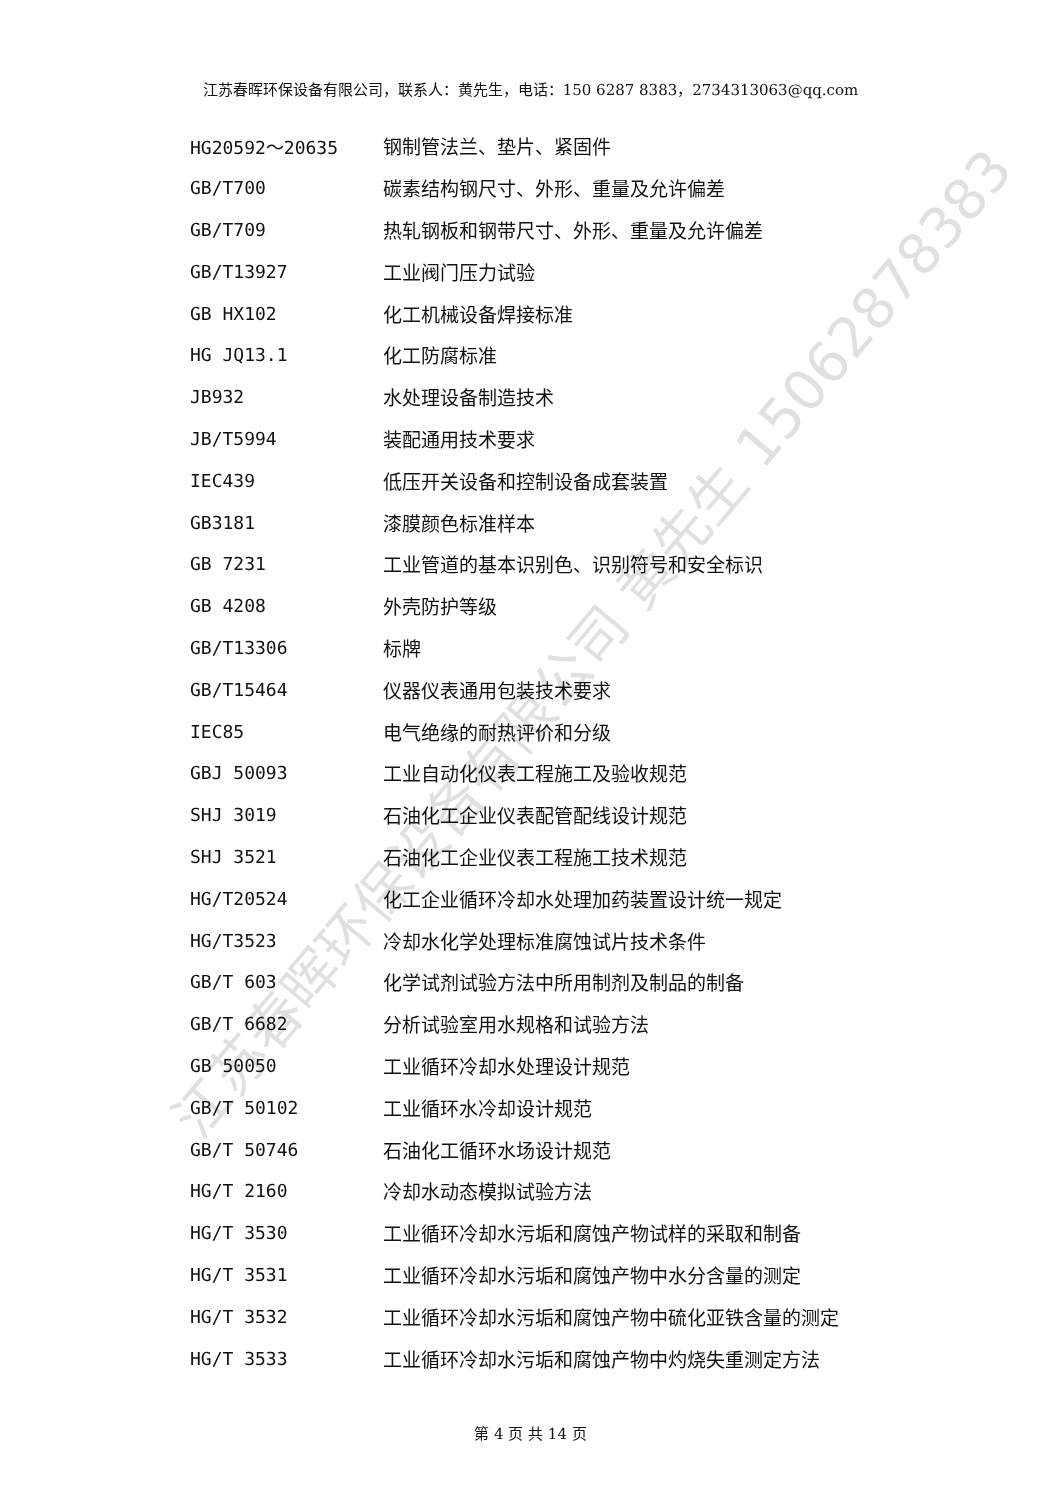江苏春晖环保设备有限公司，联系人：黄先生，电话：150 6287 8383，2734313063@qq.com
| HG20592～20635 | 钢制管法兰、垫片、紧固件 |
| GB/T700 | 碳素结构钢尺寸、外形、重量及允许偏差 |
| GB/T709 | 热轧钢板和钢带尺寸、外形、重量及允许偏差 |
| GB/T13927 | 工业阀门压力试验 |
| GB HX102 | 化工机械设备焊接标准 |
| HG JQ13.1 | 化工防腐标准 |
| JB932 | 水处理设备制造技术 |
| JB/T5994 | 装配通用技术要求 |
| IEC439 | 低压开关设备和控制设备成套装置 |
| GB3181 | 漆膜颜色标准样本 |
| GB 7231 | 工业管道的基本识别色、识别符号和安全标识 |
| GB 4208 | 外壳防护等级 |
| GB/T13306 | 标牌 |
| GB/T15464 | 仪器仪表通用包装技术要求 |
| IEC85 | 电气绝缘的耐热评价和分级 |
| GBJ 50093 | 工业自动化仪表工程施工及验收规范 |
| SHJ 3019 | 石油化工企业仪表配管配线设计规范 |
| SHJ 3521 | 石油化工企业仪表工程施工技术规范 |
| HG/T20524 | 化工企业循环冷却水处理加药装置设计统一规定 |
| HG/T3523 | 冷却水化学处理标准腐蚀试片技术条件 |
| GB/T 603 | 化学试剂试验方法中所用制剂及制品的制备 |
| GB/T 6682 | 分析试验室用水规格和试验方法 |
| GB 50050 | 工业循环冷却水处理设计规范 |
| GB/T 50102 | 工业循环水冷却设计规范 |
| GB/T 50746 | 石油化工循环水场设计规范 |
| HG/T 2160 | 冷却水动态模拟试验方法 |
| HG/T 3530 | 工业循环冷却水污垢和腐蚀产物试样的采取和制备 |
| HG/T 3531 | 工业循环冷却水污垢和腐蚀产物中水分含量的测定 |
| HG/T 3532 | 工业循环冷却水污垢和腐蚀产物中硫化亚铁含量的测定 |
| HG/T 3533 | 工业循环冷却水污垢和腐蚀产物中灼烧失重测定方法 |
江苏春晖环保设备有限公司 黄先生 15062878383
第 4 页 共 14 页